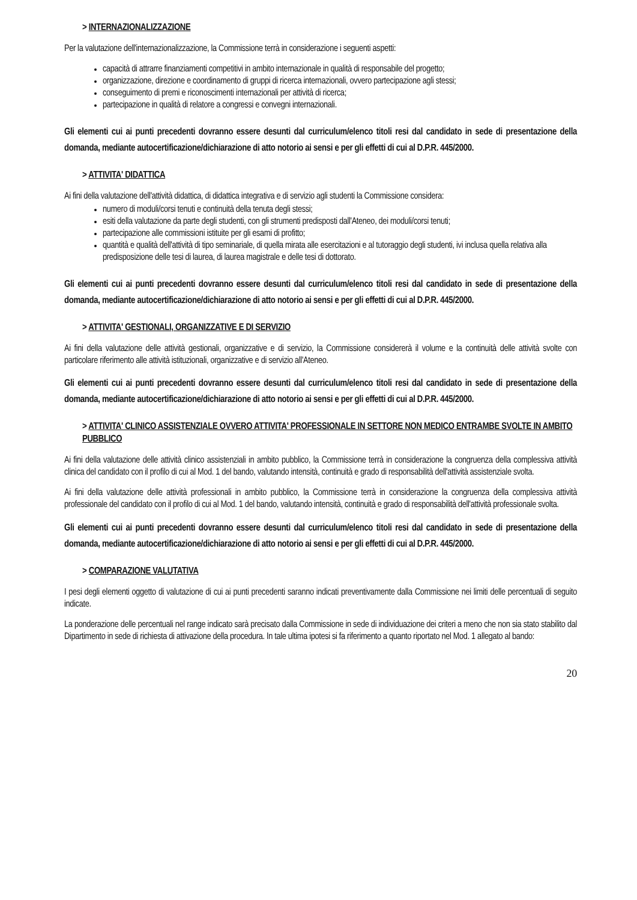> INTERNAZIONALIZZAZIONE
Per la valutazione dell'internazionalizzazione, la Commissione terrà in considerazione i seguenti aspetti:
capacità di attrarre finanziamenti competitivi in ambito internazionale in qualità di responsabile del progetto;
organizzazione, direzione e coordinamento di gruppi di ricerca internazionali, ovvero partecipazione agli stessi;
conseguimento di premi e riconoscimenti internazionali per attività di ricerca;
partecipazione in qualità di relatore a congressi e convegni internazionali.
Gli elementi cui ai punti precedenti dovranno essere desunti dal curriculum/elenco titoli resi dal candidato in sede di presentazione della domanda, mediante autocertificazione/dichiarazione di atto notorio ai sensi e per gli effetti di cui al D.P.R. 445/2000.
> ATTIVITA' DIDATTICA
Ai fini della valutazione dell'attività didattica, di didattica integrativa e di servizio agli studenti la Commissione considera:
numero di moduli/corsi tenuti e continuità della tenuta degli stessi;
esiti della valutazione da parte degli studenti, con gli strumenti predisposti dall'Ateneo, dei moduli/corsi tenuti;
partecipazione alle commissioni istituite per gli esami di profitto;
quantità e qualità dell'attività di tipo seminariale, di quella mirata alle esercitazioni e al tutoraggio degli studenti, ivi inclusa quella relativa alla predisposizione delle tesi di laurea, di laurea magistrale e delle tesi di dottorato.
Gli elementi cui ai punti precedenti dovranno essere desunti dal curriculum/elenco titoli resi dal candidato in sede di presentazione della domanda, mediante autocertificazione/dichiarazione di atto notorio ai sensi e per gli effetti di cui al D.P.R. 445/2000.
> ATTIVITA' GESTIONALI, ORGANIZZATIVE E DI SERVIZIO
Ai fini della valutazione delle attività gestionali, organizzative e di servizio, la Commissione considererà il volume e la continuità delle attività svolte con particolare riferimento alle attività istituzionali, organizzative e di servizio all'Ateneo.
Gli elementi cui ai punti precedenti dovranno essere desunti dal curriculum/elenco titoli resi dal candidato in sede di presentazione della domanda, mediante autocertificazione/dichiarazione di atto notorio ai sensi e per gli effetti di cui al D.P.R. 445/2000.
> ATTIVITA' CLINICO ASSISTENZIALE OVVERO ATTIVITA' PROFESSIONALE IN SETTORE NON MEDICO ENTRAMBE SVOLTE IN AMBITO PUBBLICO
Ai fini della valutazione delle attività clinico assistenziali in ambito pubblico, la Commissione terrà in considerazione la congruenza della complessiva attività clinica del candidato con il profilo di cui al Mod. 1 del bando, valutando intensità, continuità e grado di responsabilità dell'attività assistenziale svolta.
Ai fini della valutazione delle attività professionali in ambito pubblico, la Commissione terrà in considerazione la congruenza della complessiva attività professionale del candidato con il profilo di cui al Mod. 1 del bando, valutando intensità, continuità e grado di responsabilità dell'attività professionale svolta.
Gli elementi cui ai punti precedenti dovranno essere desunti dal curriculum/elenco titoli resi dal candidato in sede di presentazione della domanda, mediante autocertificazione/dichiarazione di atto notorio ai sensi e per gli effetti di cui al D.P.R. 445/2000.
> COMPARAZIONE VALUTATIVA
I pesi degli elementi oggetto di valutazione di cui ai punti precedenti saranno indicati preventivamente dalla Commissione nei limiti delle percentuali di seguito indicate.
La ponderazione delle percentuali nel range indicato sarà precisato dalla Commissione in sede di individuazione dei criteri a meno che non sia stato stabilito dal Dipartimento in sede di richiesta di attivazione della procedura. In tale ultima ipotesi si fa riferimento a quanto riportato nel Mod. 1 allegato al bando:
20